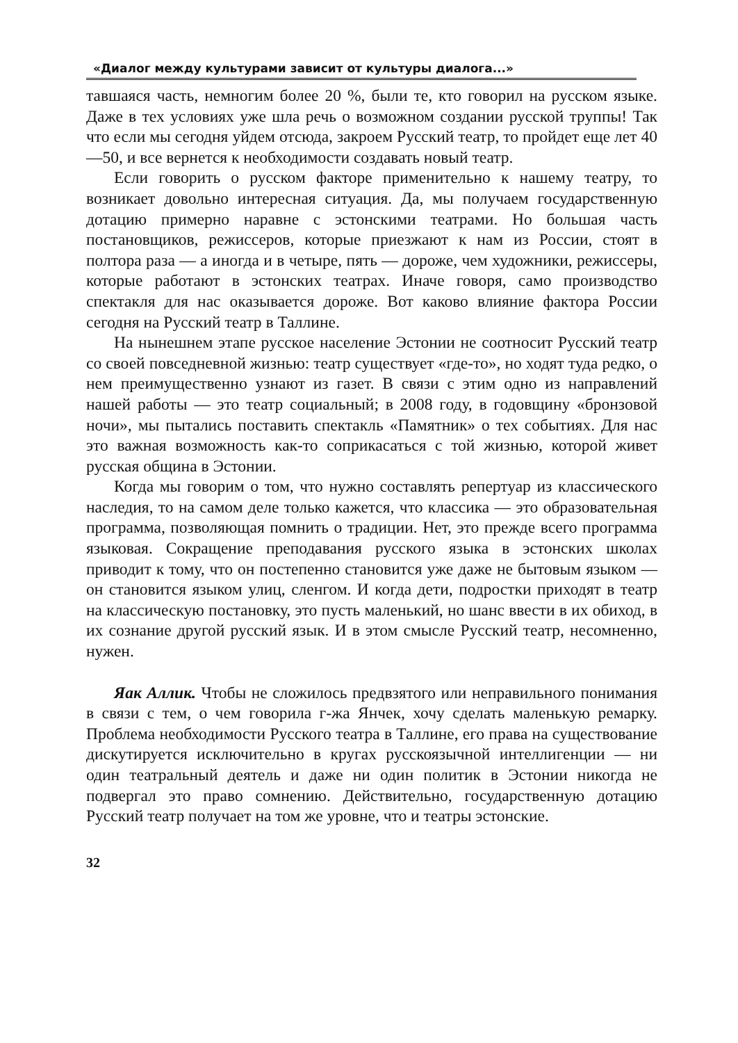«Диалог между культурами зависит от культуры диалога...»
тавшаяся часть, немногим более 20 %, были те, кто говорил на русском языке. Даже в тех условиях уже шла речь о возможном создании русской труппы! Так что если мы сегодня уйдем отсюда, закроем Русский театр, то пройдет еще лет 40—50, и все вернется к необходимости создавать новый театр.
Если говорить о русском факторе применительно к нашему театру, то возникает довольно интересная ситуация. Да, мы получаем государственную дотацию примерно наравне с эстонскими театрами. Но большая часть постановщиков, режиссеров, которые приезжают к нам из России, стоят в полтора раза — а иногда и в четыре, пять — дороже, чем художники, режиссеры, которые работают в эстонских театрах. Иначе говоря, само производство спектакля для нас оказывается дороже. Вот каково влияние фактора России сегодня на Русский театр в Таллине.
На нынешнем этапе русское население Эстонии не соотносит Русский театр со своей повседневной жизнью: театр существует «где-то», но ходят туда редко, о нем преимущественно узнают из газет. В связи с этим одно из направлений нашей работы — это театр социальный; в 2008 году, в годовщину «бронзовой ночи», мы пытались поставить спектакль «Памятник» о тех событиях. Для нас это важная возможность как-то соприкасаться с той жизнью, которой живет русская община в Эстонии.
Когда мы говорим о том, что нужно составлять репертуар из классического наследия, то на самом деле только кажется, что классика — это образовательная программа, позволяющая помнить о традиции. Нет, это прежде всего программа языковая. Сокращение преподавания русского языка в эстонских школах приводит к тому, что он постепенно становится уже даже не бытовым языком — он становится языком улиц, сленгом. И когда дети, подростки приходят в театр на классическую постановку, это пусть маленький, но шанс ввести в их обиход, в их сознание другой русский язык. И в этом смысле Русский театр, несомненно, нужен.
Яак Аллик. Чтобы не сложилось предвзятого или неправильного понимания в связи с тем, о чем говорила г-жа Янчек, хочу сделать маленькую ремарку. Проблема необходимости Русского театра в Таллине, его права на существование дискутируется исключительно в кругах русскоязычной интеллигенции — ни один театральный деятель и даже ни один политик в Эстонии никогда не подвергал это право сомнению. Действительно, государственную дотацию Русский театр получает на том же уровне, что и театры эстонские.
32